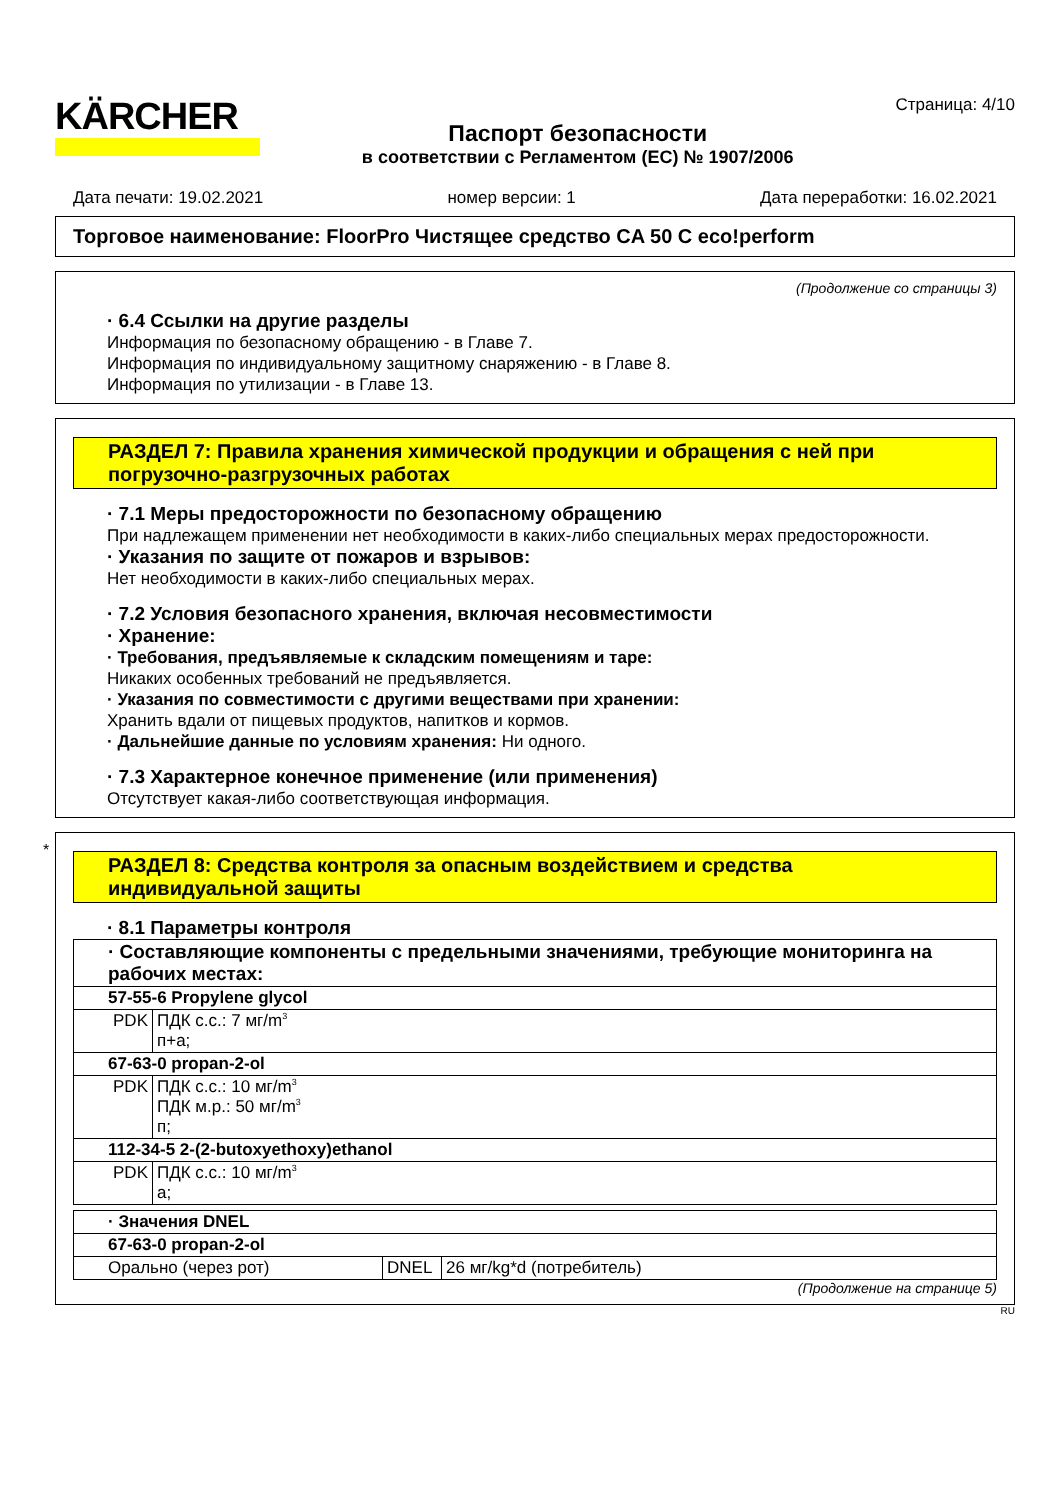KÄRCHER
Паспорт безопасности
в соответствии с Регламентом (EC) № 1907/2006
Страница: 4/10
Дата печати: 19.02.2021 номер версии: 1 Дата переработки: 16.02.2021
Торговое наименование: FloorPro Чистящее средство CA 50 C eco!perform
(Продолжение со страницы 3)
· 6.4 Ссылки на другие разделы
Информация по безопасному обращению - в Главе 7.
Информация по индивидуальному защитному снаряжению - в Главе 8.
Информация по утилизации - в Главе 13.
РАЗДЕЛ 7: Правила хранения химической продукции и обращения с ней при погрузочно-разгрузочных работах
· 7.1 Меры предосторожности по безопасному обращению
При надлежащем применении нет необходимости в каких-либо специальных мерах предосторожности.
· Указания по защите от пожаров и взрывов:
Нет необходимости в каких-либо специальных мерах.
· 7.2 Условия безопасного хранения, включая несовместимости
· Хранение:
· Требования, предъявляемые к складским помещениям и таре:
Никаких особенных требований не предъявляется.
· Указания по совместимости с другими веществами при хранении:
Хранить вдали от пищевых продуктов, напитков и кормов.
· Дальнейшие данные по условиям хранения: Ни одного.
· 7.3 Характерное конечное применение (или применения)
Отсутствует какая-либо соответствующая информация.
*
РАЗДЕЛ 8: Средства контроля за опасным воздействием и средства индивидуальной защиты
· 8.1 Параметры контроля
| · Составляющие компоненты с предельными значениями, требующие мониторинга на рабочих местах: | |
| 57-55-6 Propylene glycol | |
| PDK | ПДК с.с.: 7 мг/m<sup>3</sup> п+а; |
| 67-63-0 propan-2-ol | |
| PDK | ПДК с.с.: 10 мг/m<sup>3</sup> ПДК м.р.: 50 мг/m<sup>3</sup> п; |
| 112-34-5 2-(2-butoxyethoxy)ethanol | |
| PDK | ПДК с.с.: 10 мг/m<sup>3</sup> а; |
| · Значения DNEL | | |
| 67-63-0 propan-2-ol | | |
| Орально (через рот) | DNEL | 26 мг/kg*d (потребитель) |
(Продолжение на странице 5)
RU